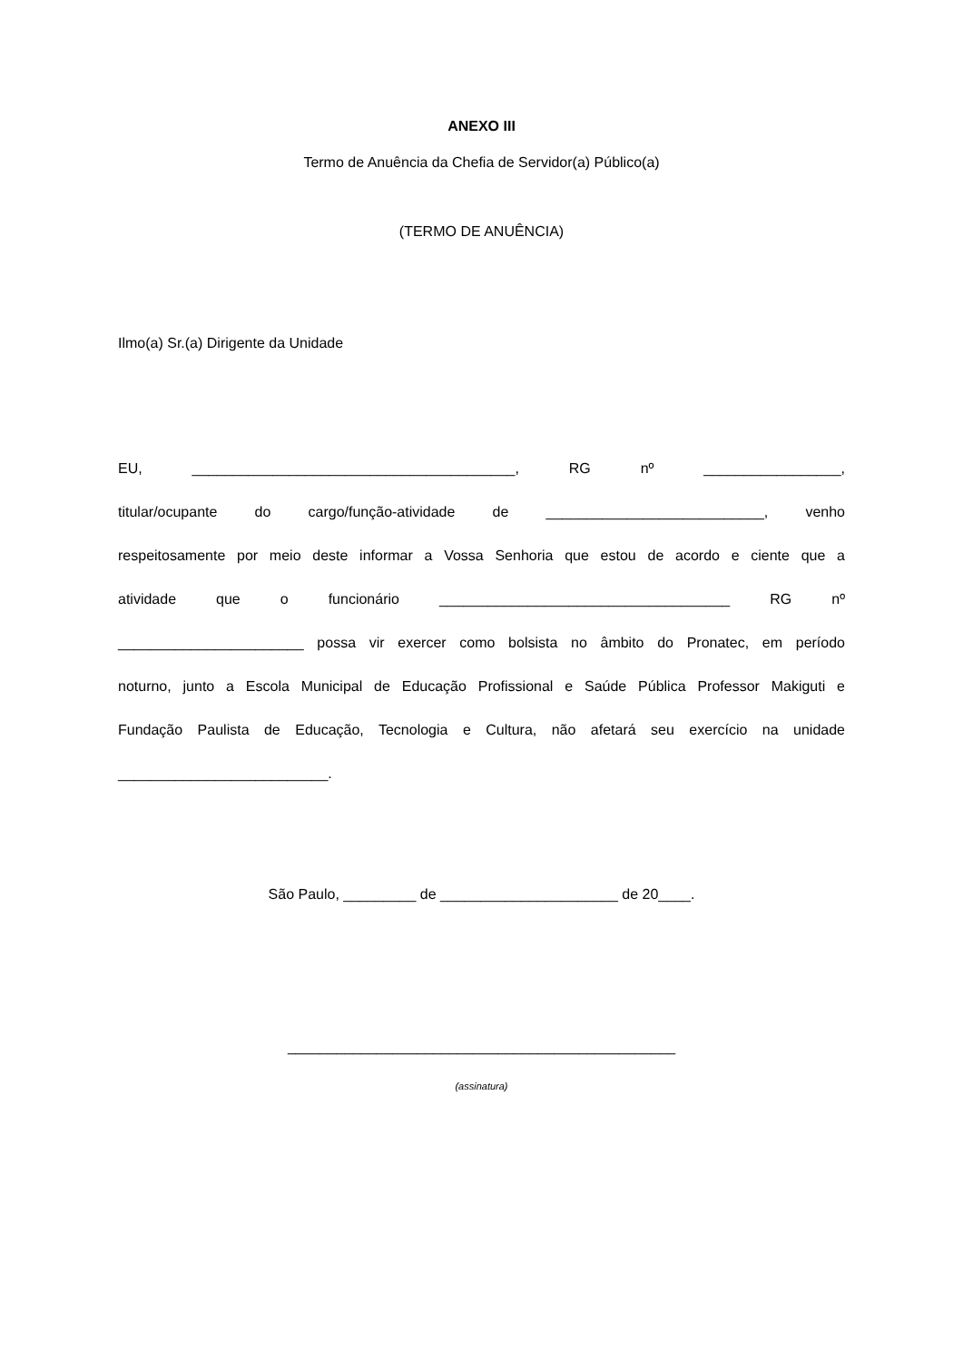ANEXO III
Termo de Anuência da Chefia de Servidor(a) Público(a)
(TERMO DE ANUÊNCIA)
Ilmo(a) Sr.(a) Dirigente da Unidade
EU, ________________________________________, RG nº _________________,
titular/ocupante do cargo/função-atividade de ___________________________, venho
respeitosamente por meio deste informar a Vossa Senhoria que estou de acordo e ciente que a
atividade que o funcionário ____________________________________ RG nº
_______________________ possa vir exercer como bolsista no âmbito do Pronatec, em período
noturno, junto a Escola Municipal de Educação Profissional e Saúde Pública Professor Makiguti e
Fundação Paulista de Educação, Tecnologia e Cultura, não afetará seu exercício na unidade
__________________________.
São Paulo, _________ de ______________________ de 20____.
________________________________________________
(assinatura)